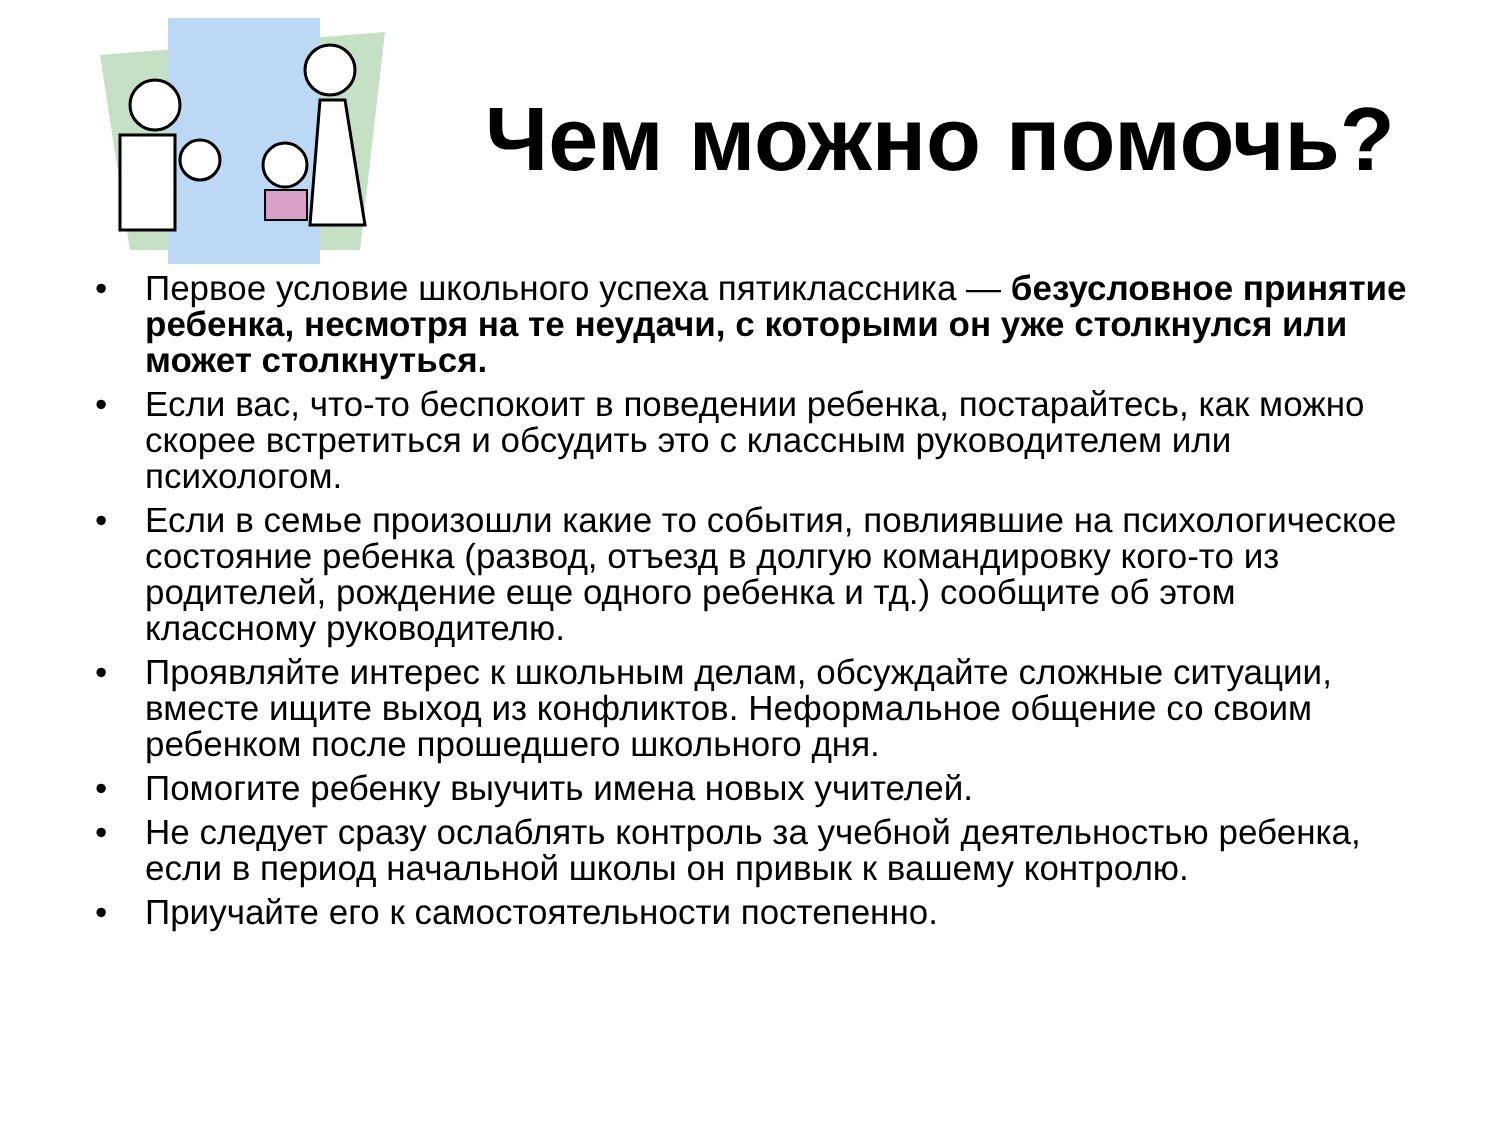Чем можно помочь?
• Первое условие школьного успеха пятиклассника — безусловное принятие ребенка, несмотря на те неудачи, с которыми он уже столкнулся или может столкнуться.
• Если вас, что-то беспокоит в поведении ребенка, постарайтесь, как можно скорее встретиться и обсудить это с классным руководителем или психологом.
• Если в семье произошли какие то события, повлиявшие на психологическое состояние ребенка (развод, отъезд в долгую командировку кого-то из родителей, рождение еще одного ребенка и тд.) сообщите об этом классному руководителю.
• Проявляйте интерес к школьным делам, обсуждайте сложные ситуации, вместе ищите выход из конфликтов. Неформальное общение со своим ребенком после прошедшего школьного дня.
• Помогите ребенку выучить имена новых учителей.
• Не следует сразу ослаблять контроль за учебной деятельностью ребенка, если в период начальной школы он привык к вашему контролю.
• Приучайте его к самостоятельности постепенно.